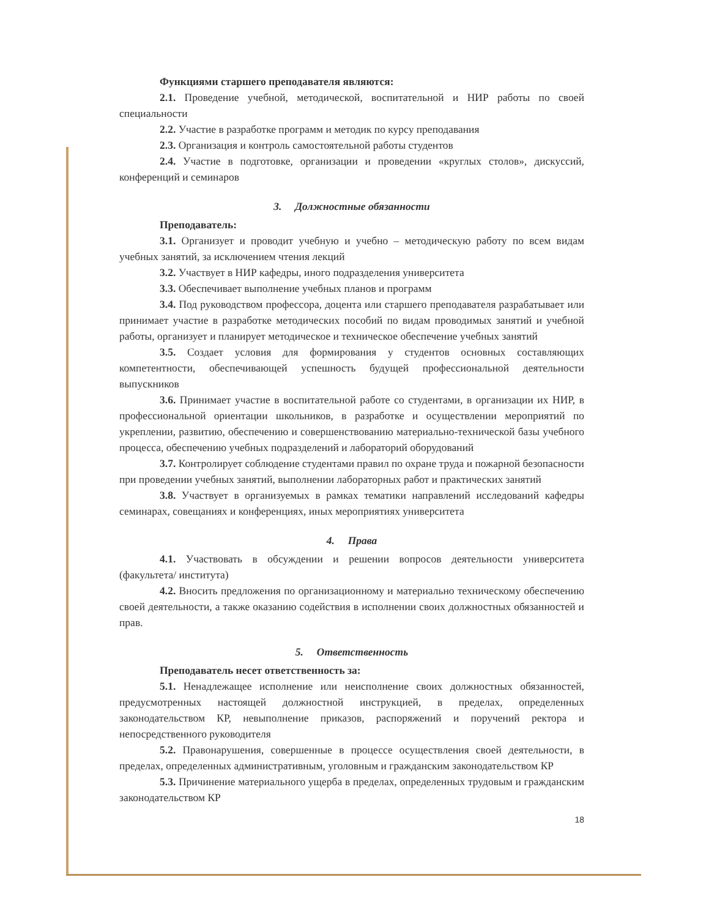Функциями старшего преподавателя являются:
2.1. Проведение учебной, методической, воспитательной и НИР работы по своей специальности
2.2. Участие в разработке программ и методик по курсу преподавания
2.3. Организация и контроль самостоятельной работы студентов
2.4. Участие в подготовке, организации и проведении «круглых столов», дискуссий, конференций и семинаров
3. Должностные обязанности
Преподаватель:
3.1. Организует и проводит учебную и учебно – методическую работу по всем видам учебных занятий, за исключением чтения лекций
3.2. Участвует в НИР кафедры, иного подразделения университета
3.3. Обеспечивает выполнение учебных планов и программ
3.4. Под руководством профессора, доцента или старшего преподавателя разрабатывает или принимает участие в разработке методических пособий по видам проводимых занятий и учебной работы, организует и планирует методическое и техническое обеспечение учебных занятий
3.5. Создает условия для формирования у студентов основных составляющих компетентности, обеспечивающей успешность будущей профессиональной деятельности выпускников
3.6. Принимает участие в воспитательной работе со студентами, в организации их НИР, в профессиональной ориентации школьников, в разработке и осуществлении мероприятий по укреплении, развитию, обеспечению и совершенствованию материально-технической базы учебного процесса, обеспечению учебных подразделений и лабораторий оборудований
3.7. Контролирует соблюдение студентами правил по охране труда и пожарной безопасности при проведении учебных занятий, выполнении лабораторных работ и практических занятий
3.8. Участвует в организуемых в рамках тематики направлений исследований кафедры семинарах, совещаниях и конференциях, иных мероприятиях университета
4. Права
4.1. Участвовать в обсуждении и решении вопросов деятельности университета (факультета/ института)
4.2. Вносить предложения по организационному и материально техническому обеспечению своей деятельности, а также оказанию содействия в исполнении своих должностных обязанностей и прав.
5. Ответственность
Преподаватель несет ответственность за:
5.1. Ненадлежащее исполнение или неисполнение своих должностных обязанностей, предусмотренных настоящей должностной инструкцией, в пределах, определенных законодательством КР, невыполнение приказов, распоряжений и поручений ректора и непосредственного руководителя
5.2. Правонарушения, совершенные в процессе осуществления своей деятельности, в пределах, определенных административным, уголовным и гражданским законодательством КР
5.3. Причинение материального ущерба в пределах, определенных трудовым и гражданским законодательством КР
18